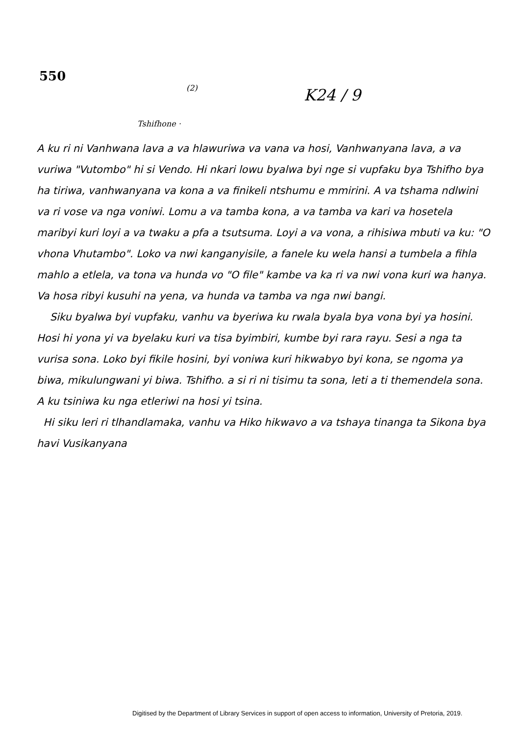550
(2)
K24 / 9
Tshifhone ·
A ku ri ni Vanhwana lava a va hlawuriwa va vana va hosi, Vanhwanyana lava, a va vuriwa "Vutombo" hi si Vendo. Hi nkari lowu byalwa byi nge si vupfaku bya Tshifho bya ha tiriwa, vanhwanyana va kona a va finikeli ntshumu e mmirini. A va tshama ndlwini va ri vose va nga voniwi. Lomu a va tamba kona, a va tamba va kari va hosetela maribyi kuri loyi a va twaku a pfa a tsutsuma. Loyi a va vona, a rihisiwa mbuti va ku: "O vhona Vhutambo". Loko va nwi kanganyisile, a fanele ku wela hansi a tumbela a fihla mahlo a etlela, va tona va hunda vo "O file" kambe va ka ri va nwi vona kuri wa hanya. Va hosa ribyi kusuhi na yena, va hunda va tamba va nga nwi bangi.
Siku byalwa byi vupfaku, vanhu va byeriwa ku rwala byala bya vona byi ya hosini. Hosi hi yona yi va byelaku kuri va tisa byimbiri, kumbe byi rara rayu. Sesi a nga ta vurisa sona. Loko byi fikile hosini, byi voniwa kuri hikwabyo byi kona, se ngoma ya biwa, mikulungwani yi biwa. Tshifho. a si ri ni tisimu ta sona, leti a ti themendela sona. A ku tsiniwa ku nga etleriwi na hosi yi tsina.
Hi siku leri ri tlhandlamaka, vanhu va Hiko hikwavo a va tshaya tinanga ta Sikona bya havi Vusikanyana
Digitised by the Department of Library Services in support of open access to information, University of Pretoria, 2019.